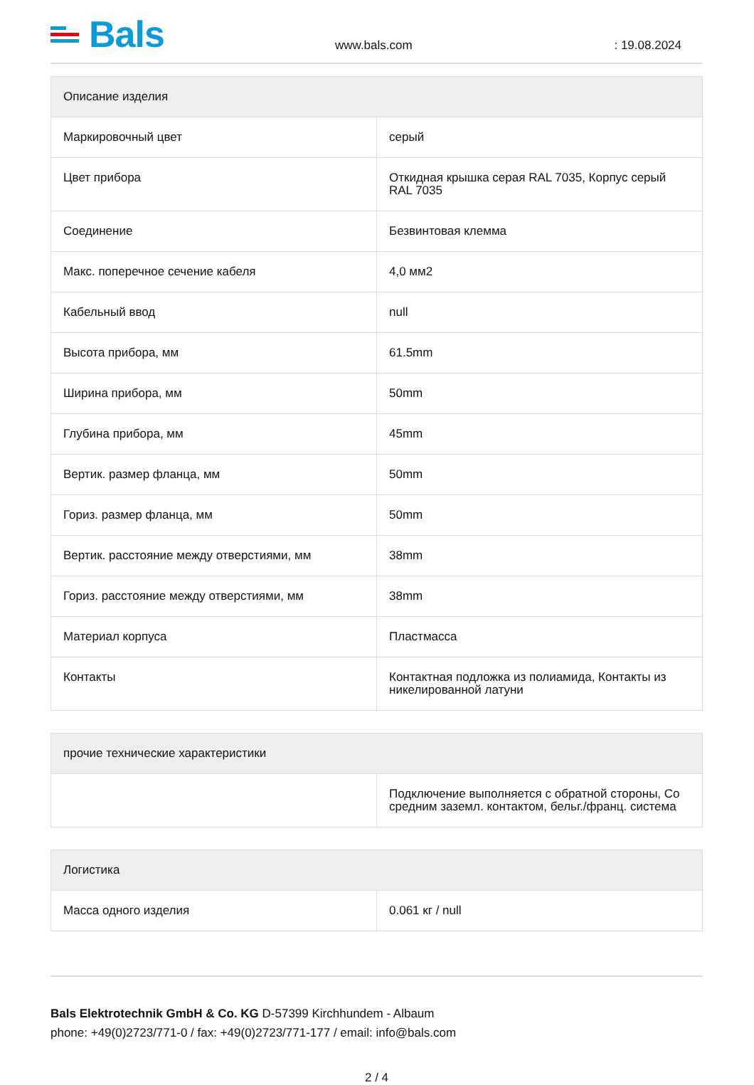Bals
www.bals.com
: 19.08.2024
| Описание изделия | |
| --- | --- |
| Маркировочный цвет | серый |
| Цвет прибора | Откидная крышка серая RAL 7035, Корпус серый RAL 7035 |
| Соединение | Безвинтовая клемма |
| Макс. поперечное сечение кабеля | 4,0 мм2 |
| Кабельный ввод | null |
| Высота прибора, мм | 61.5mm |
| Ширина прибора, мм | 50mm |
| Глубина прибора, мм | 45mm |
| Вертик. размер фланца, мм | 50mm |
| Гориз. размер фланца, мм | 50mm |
| Вертик. расстояние между отверстиями, мм | 38mm |
| Гориз. расстояние между отверстиями, мм | 38mm |
| Материал корпуса | Пластмасса |
| Контакты | Контактная подложка из полиамида, Контакты из никелированной латуни |
| прочие технические характеристики | |
| --- | --- |
| | Подключение выполняется с обратной стороны, Со средним заземл. контактом, бельг./франц. система |
| Логистика | |
| --- | --- |
| Масса одного изделия | 0.061 кг / null |
Bals Elektrotechnik GmbH & Co. KG D-57399 Kirchhundem - Albaum
phone: +49(0)2723/771-0 / fax: +49(0)2723/771-177 / email: info@bals.com
2 / 4